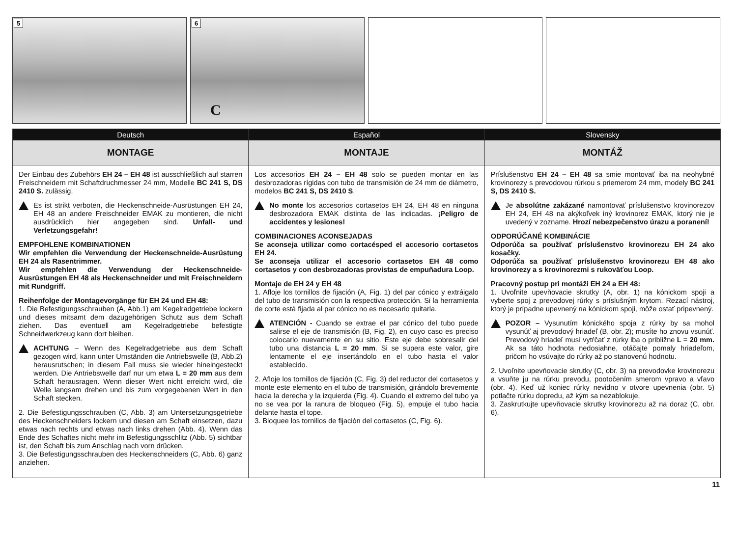5
6
C
Deutsch
MONTAGE
Der Einbau des Zubehörs EH 24 – EH 48 ist ausschließlich auf starren Freischneidern mit Schaftdruchmesser 24 mm, Modelle BC 241 S, DS 2410 S. zulässig.
Es ist strikt verboten, die Heckenschneide-Ausrüstungen EH 24, EH 48 an andere Freischneider EMAK zu montieren, die nicht ausdrücklich hier angegeben sind. Unfall- und Verletzungsgefahr!
EMPFOHLENE KOMBINATIONEN
Wir empfehlen die Verwendung der Heckenschneide-Ausrüstung EH 24 als Rasentrimmer.
Wir empfehlen die Verwendung der Heckenschneide-Ausrüstungen EH 48 als Heckenschneider und mit Freischneidern mit Rundgriff.
Reihenfolge der Montagevorgänge für EH 24 und EH 48:
1. Die Befestigungsschrauben (A, Abb.1) am Kegelradgetriebe lockern und dieses mitsamt dem dazugehörigen Schutz aus dem Schaft ziehen. Das eventuell am Kegelradgetriebe befestigte Schneidwerkzeug kann dort bleiben.
ACHTUNG – Wenn des Kegelradgetriebe aus dem Schaft gezogen wird, kann unter Umständen die Antriebswelle (B, Abb.2) herausrutschen; in diesem Fall muss sie wieder hineingesteckt werden. Die Antriebswelle darf nur um etwa L = 20 mm aus dem Schaft herausragen. Wenn dieser Wert nicht erreicht wird, die Welle langsam drehen und bis zum vorgegebenen Wert in den Schaft stecken.
2. Die Befestigungsschrauben (C, Abb. 3) am Untersetzungsgetriebe des Heckenschneiders lockern und diesen am Schaft einsetzen, dazu etwas nach rechts und etwas nach links drehen (Abb. 4). Wenn das Ende des Schaftes nicht mehr im Befestigungsschlitz (Abb. 5) sichtbar ist, den Schaft bis zum Anschlag nach vorn drücken.
3. Die Befestigungsschrauben des Heckenschneiders (C, Abb. 6) ganz anziehen.
Español
MONTAJE
Los accesorios EH 24 – EH 48 solo se pueden montar en las desbrozadoras rígidas con tubo de transmisión de 24 mm de diámetro, modelos BC 241 S, DS 2410 S.
No monte los accesorios cortasetos EH 24, EH 48 en ninguna desbrozadora EMAK distinta de las indicadas. ¡Peligro de accidentes y lesiones!
COMBINACIONES ACONSEJADAS
Se aconseja utilizar como cortacésped el accesorio cortasetos EH 24.
Se aconseja utilizar el accesorio cortasetos EH 48 como cortasetos y con desbrozadoras provistas de empuñadura Loop.
Montaje de EH 24 y EH 48
1. Afloje los tornillos de fijación (A, Fig. 1) del par cónico y extráigalo del tubo de transmisión con la respectiva protección. Si la herramienta de corte está fijada al par cónico no es necesario quitarla.
ATENCIÓN - Cuando se extrae el par cónico del tubo puede salirse el eje de transmisión (B, Fig. 2), en cuyo caso es preciso colocarlo nuevamente en su sitio. Este eje debe sobresalir del tubo una distancia L = 20 mm. Si se supera este valor, gire lentamente el eje insertándolo en el tubo hasta el valor establecido.
2. Afloje los tornillos de fijación (C, Fig. 3) del reductor del cortasetos y monte este elemento en el tubo de transmisión, girándolo brevemente hacia la derecha y la izquierda (Fig. 4). Cuando el extremo del tubo ya no se vea por la ranura de bloqueo (Fig. 5), empuje el tubo hacia delante hasta el tope.
3. Bloquee los tornillos de fijación del cortasetos (C, Fig. 6).
Slovensky
MONTÁŽ
Príslušenstvo EH 24 – EH 48 sa smie montovať iba na neohybné krovinorezy s prevodovou rúrkou s priemerom 24 mm, modely BC 241 S, DS 2410 S.
Je absolútne zakázané namontovať príslušenstvo krovinorezov EH 24, EH 48 na akýkoľvek iný krovinorez EMAK, ktorý nie je uvedený v zozname. Hrozí nebezpečenstvo úrazu a poranení!
ODPORÚČANÉ KOMBINÁCIE
Odporúča sa používať príslušenstvo krovinorezu EH 24 ako kosačky.
Odporúča sa používať príslušenstvo krovinorezu EH 48 ako krovinorezy a s krovinorezmi s rukoväťou Loop.
Pracovný postup pri montáži EH 24 a EH 48:
1. Uvoľnite upevňovacie skrutky (A, obr. 1) na kónickom spoji a vyberte spoj z prevodovej rúrky s príslušným krytom. Rezací nástroj, ktorý je prípadne upevnený na kónickom spoji, môže ostať pripevnený.
POZOR – Vysunutím kónického spoja z rúrky by sa mohol vysunúť aj prevodový hriadeľ (B, obr. 2); musíte ho znovu vsunúť. Prevodový hriadeľ musí vytŕčať z rúrky iba o približne L = 20 mm. Ak sa táto hodnota nedosiahne, otáčajte pomaly hriadeľom, pričom ho vsúvajte do rúrky až po stanovenú hodnotu.
2. Uvoľnite upevňovacie skrutky (C, obr. 3) na prevodovke krovinorezu a vsuňte ju na rúrku prevodu, pootočením smerom vpravo a vľavo (obr. 4). Keď už koniec rúrky nevidno v otvore upevnenia (obr. 5) potlačte rúrku dopredu, až kým sa nezablokuje.
3. Zaskrutkujte upevňovacie skrutky krovinorezu až na doraz (C, obr. 6).
11